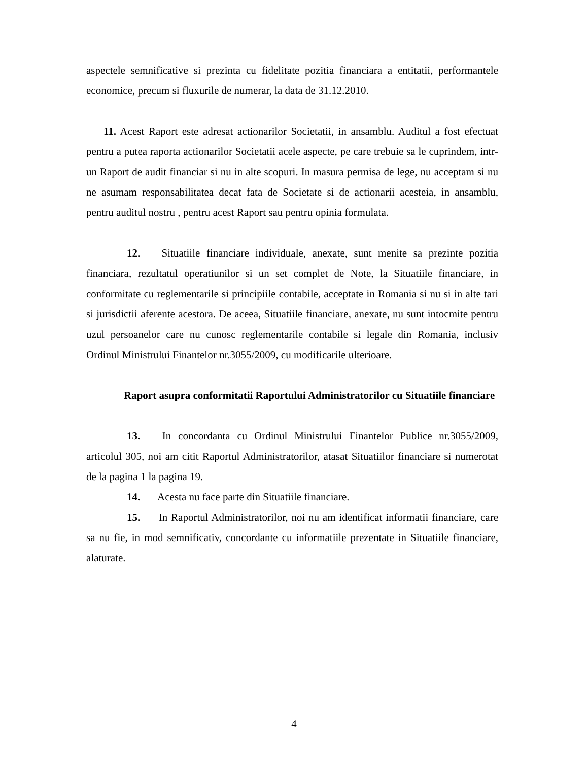aspectele semnificative si prezinta cu fidelitate pozitia financiara a entitatii, performantele economice, precum si fluxurile de numerar, la data de 31.12.2010.
11. Acest Raport este adresat actionarilor Societatii, in ansamblu. Auditul a fost efectuat pentru a putea raporta actionarilor Societatii acele aspecte, pe care trebuie sa le cuprindem, intr-un Raport de audit financiar si nu in alte scopuri. In masura permisa de lege, nu acceptam si nu ne asumam responsabilitatea decat fata de Societate si de actionarii acesteia, in ansamblu, pentru auditul nostru , pentru acest Raport sau pentru opinia formulata.
12. Situatiile financiare individuale, anexate, sunt menite sa prezinte pozitia financiara, rezultatul operatiunilor si un set complet de Note, la Situatiile financiare, in conformitate cu reglementarile si principiile contabile, acceptate in Romania si nu si in alte tari si jurisdictii aferente acestora. De aceea, Situatiile financiare, anexate, nu sunt intocmite pentru uzul persoanelor care nu cunosc reglementarile contabile si legale din Romania, inclusiv Ordinul Ministrului Finantelor nr.3055/2009, cu modificarile ulterioare.
Raport asupra conformitatii Raportului Administratorilor cu Situatiile financiare
13. In concordanta cu Ordinul Ministrului Finantelor Publice nr.3055/2009, articolul 305, noi am citit Raportul Administratorilor, atasat Situatiilor financiare si numerotat de la pagina 1 la pagina 19.
14. Acesta nu face parte din Situatiile financiare.
15. In Raportul Administratorilor, noi nu am identificat informatii financiare, care sa nu fie, in mod semnificativ, concordante cu informatiile prezentate in Situatiile financiare, alaturate.
4